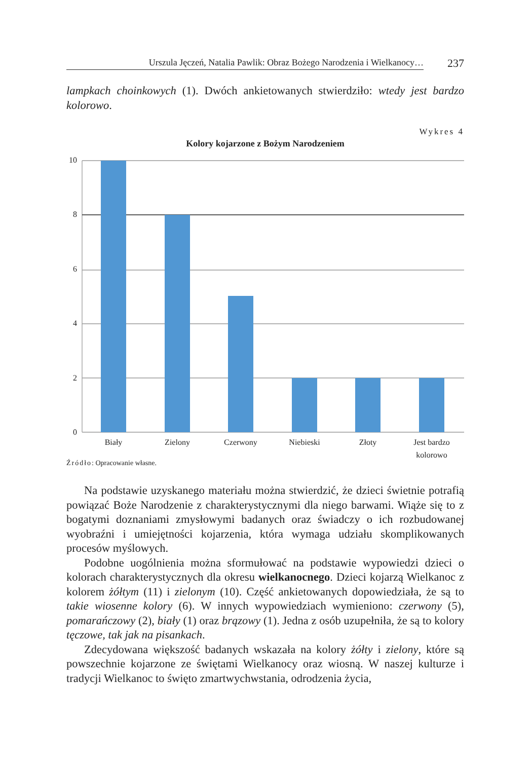Urszula Jęczeń, Natalia Pawlik: Obraz Bożego Narodzenia i Wielkanocy…
237
lampkach choinkowych (1). Dwóch ankietowanych stwierdziło: wtedy jest bar­dzo kolorowo.
Wykres 4
Kolory kojarzone z Bożym Narodzeniem
10
8
6
4
2
0
Biały Zielony Czerwony Niebieski Złoty
Jest bardzo kolorowo
Źródło: Opracowanie własne.
Na podstawie uzyskanego materiału można stwierdzić, że dzieci świetnie potrafią powiązać Boże Narodzenie z charakterystycznymi dla niego barwa­mi. Wiąże się to z bogatymi doznaniami zmysłowymi badanych oraz świadczy o ich rozbudowanej wyobraźni i umiejętności kojarzenia, która wymaga udziału skomplikowanych procesów myślowych.
Podobne uogólnienia można sformułować na podstawie wypowiedzi dzie­ci o kolorach charakterystycznych dla okresu wielkanocnego. Dzieci kojarzą Wielkanoc z kolorem żółtym (11) i zielonym (10). Część ankietowanych dopo­wiedziała, że są to takie wiosenne kolory (6). W innych wypowiedziach wymie­niono: czerwony (5), pomarańczowy (2), biały (1) oraz brązowy (1). Jedna z osób uzupełniła, że są to kolory tęczowe, tak jak na pisankach.
Zdecydowana większość badanych wskazała na kolory żółty i zielony, któ­re są powszechnie kojarzone ze świętami Wielkanocy oraz wiosną. W naszej kulturze i tradycji Wielkanoc to święto zmartwychwstania, odrodzenia życia,